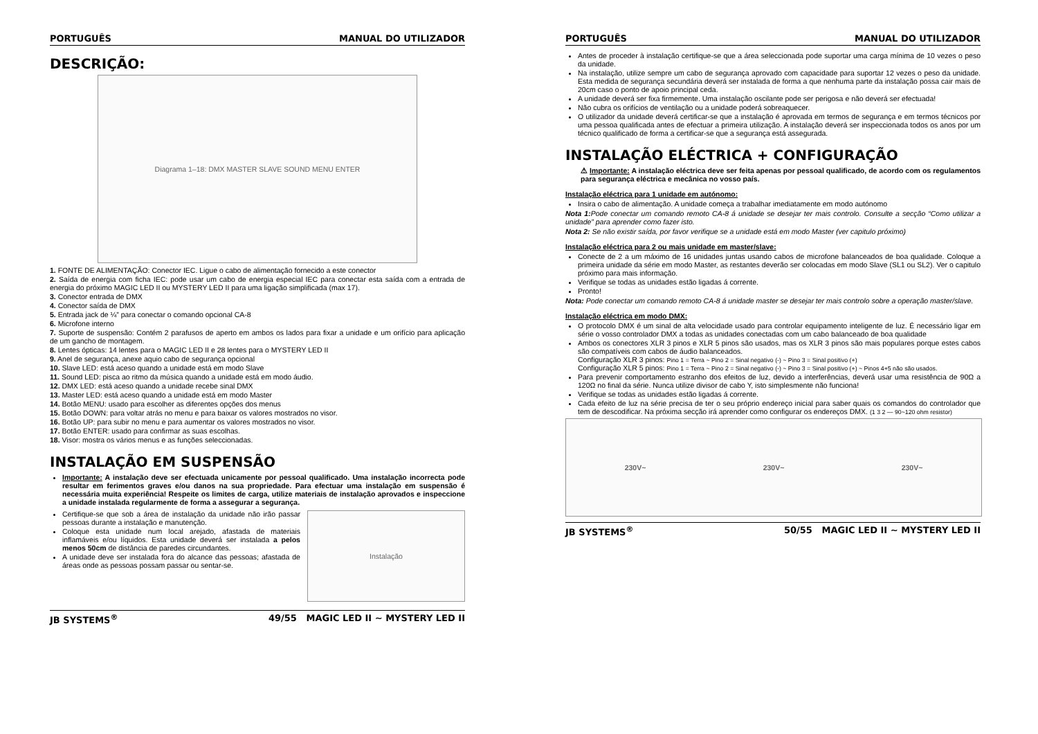PORTUGUÊS MANUAL DO UTILIZADOR
DESCRIÇÃO:
Diagrama 1–18: DMX MASTER SLAVE SOUND MENU ENTER
1. FONTE DE ALIMENTAÇÃO: Conector IEC. Ligue o cabo de alimentação fornecido a este conector
2. Saída de energia com ficha IEC: pode usar um cabo de energia especial IEC para conectar esta saída com a entrada de energia do próximo MAGIC LED II ou MYSTERY LED II para uma ligação simplificada (max 17).
3. Conector entrada de DMX
4. Conector saída de DMX
5. Entrada jack de ¼” para conectar o comando opcional CA-8
6. Microfone interno
7. Suporte de suspensão: Contém 2 parafusos de aperto em ambos os lados para fixar a unidade e um orifício para aplicação de um gancho de montagem.
8. Lentes ópticas: 14 lentes para o MAGIC LED II e 28 lentes para o MYSTERY LED II
9. Anel de segurança, anexe aquio cabo de segurança opcional
10. Slave LED: está aceso quando a unidade está em modo Slave
11. Sound LED: pisca ao ritmo da música quando a unidade está em modo áudio.
12. DMX LED: está aceso quando a unidade recebe sinal DMX
13. Master LED: está aceso quando a unidade está em modo Master
14. Botão MENU: usado para escolher as diferentes opções dos menus
15. Botão DOWN: para voltar atrás no menu e para baixar os valores mostrados no visor.
16. Botão UP: para subir no menu e para aumentar os valores mostrados no visor.
17. Botão ENTER: usado para confirmar as suas escolhas.
18. Visor: mostra os vários menus e as funções seleccionadas.
INSTALAÇÃO EM SUSPENSÃO
Importante: A instalação deve ser efectuada unicamente por pessoal qualificado. Uma instalação incorrecta pode resultar em ferimentos graves e/ou danos na sua propriedade. Para efectuar uma instalação em suspensão é necessária muita experiência! Respeite os limites de carga, utilize materiais de instalação aprovados e inspeccione a unidade instalada regularmente de forma a assegurar a segurança.
Certifique-se que sob a área de instalação da unidade não irão passar pessoas durante a instalação e manutenção.
Coloque esta unidade num local arejado, afastada de materiais inflamáveis e/ou líquidos. Esta unidade deverá ser instalada a pelos menos 50cm de distância de paredes circundantes.
A unidade deve ser instalada fora do alcance das pessoas; afastada de áreas onde as pessoas possam passar ou sentar-se.
Instalação
JB SYSTEMS<sup>®</sup> 49/55 MAGIC LED II ~ MYSTERY LED II
PORTUGUÊS MANUAL DO UTILIZADOR
Antes de proceder à instalação certifique-se que a área seleccionada pode suportar uma carga mínima de 10 vezes o peso da unidade.
Na instalação, utilize sempre um cabo de segurança aprovado com capacidade para suportar 12 vezes o peso da unidade. Esta medida de segurança secundária deverá ser instalada de forma a que nenhuma parte da instalação possa cair mais de 20cm caso o ponto de apoio principal ceda.
A unidade deverá ser fixa firmemente. Uma instalação oscilante pode ser perigosa e não deverá ser efectuada!
Não cubra os orifícios de ventilação ou a unidade poderá sobreaquecer.
O utilizador da unidade deverá certificar-se que a instalação é aprovada em termos de segurança e em termos técnicos por uma pessoa qualificada antes de efectuar a primeira utilização. A instalação deverá ser inspeccionada todos os anos por um técnico qualificado de forma a certificar-se que a segurança está assegurada.
INSTALAÇÃO ELÉCTRICA + CONFIGURAÇÃO
⚠ Importante: A instalação eléctrica deve ser feita apenas por pessoal qualificado, de acordo com os regulamentos para segurança eléctrica e mecânica no vosso país.
Instalação eléctrica para 1 unidade em autónomo:
Insira o cabo de alimentação. A unidade começa a trabalhar imediatamente em modo autónomo
Nota 1: Pode conectar um comando remoto CA-8 á unidade se desejar ter mais controlo. Consulte a secção “Como utilizar a unidade” para aprender como fazer isto.
Nota 2: Se não existir saída, por favor verifique se a unidade está em modo Master (ver capitulo próximo)
Instalação eléctrica para 2 ou mais unidade em master/slave:
Conecte de 2 a um máximo de 16 unidades juntas usando cabos de microfone balanceados de boa qualidade. Coloque a primeira unidade da série em modo Master, as restantes deverão ser colocadas em modo Slave (SL1 ou SL2). Ver o capitulo próximo para mais informação.
Verifique se todas as unidades estão ligadas á corrente.
Pronto!
Nota: Pode conectar um comando remoto CA-8 á unidade master se desejar ter mais controlo sobre a operação master/slave.
Instalação eléctrica em modo DMX:
O protocolo DMX é um sinal de alta velocidade usado para controlar equipamento inteligente de luz. É necessário ligar em série o vosso controlador DMX a todas as unidades conectadas com um cabo balanceado de boa qualidade
Ambos os conectores XLR 3 pinos e XLR 5 pinos são usados, mas os XLR 3 pinos são mais populares porque estes cabos são compatíveis com cabos de áudio balanceados.
Configuração XLR 3 pinos: Pino 1 = Terra ~ Pino 2 = Sinal negativo (-) ~ Pino 3 = Sinal positivo (+)
Configuração XLR 5 pinos: Pino 1 = Terra ~ Pino 2 = Sinal negativo (-) ~ Pino 3 = Sinal positivo (+) ~ Pinos 4+5 não são usados.
Para prevenir comportamento estranho dos efeitos de luz, devido a interferências, deverá usar uma resistência de 90Ω a 120Ω no final da série. Nunca utilize divisor de cabo Y, isto simplesmente não funciona!
Verifique se todas as unidades estão ligadas á corrente.
Cada efeito de luz na série precisa de ter o seu próprio endereço inicial para saber quais os comandos do controlador que tem de descodificar. Na próxima secção irá aprender como configurar os endereços DMX. (1 3 2 — 90~120 ohm resistor)
230V~ 230V~ 230V~
JB SYSTEMS<sup>®</sup> 50/55 MAGIC LED II ~ MYSTERY LED II